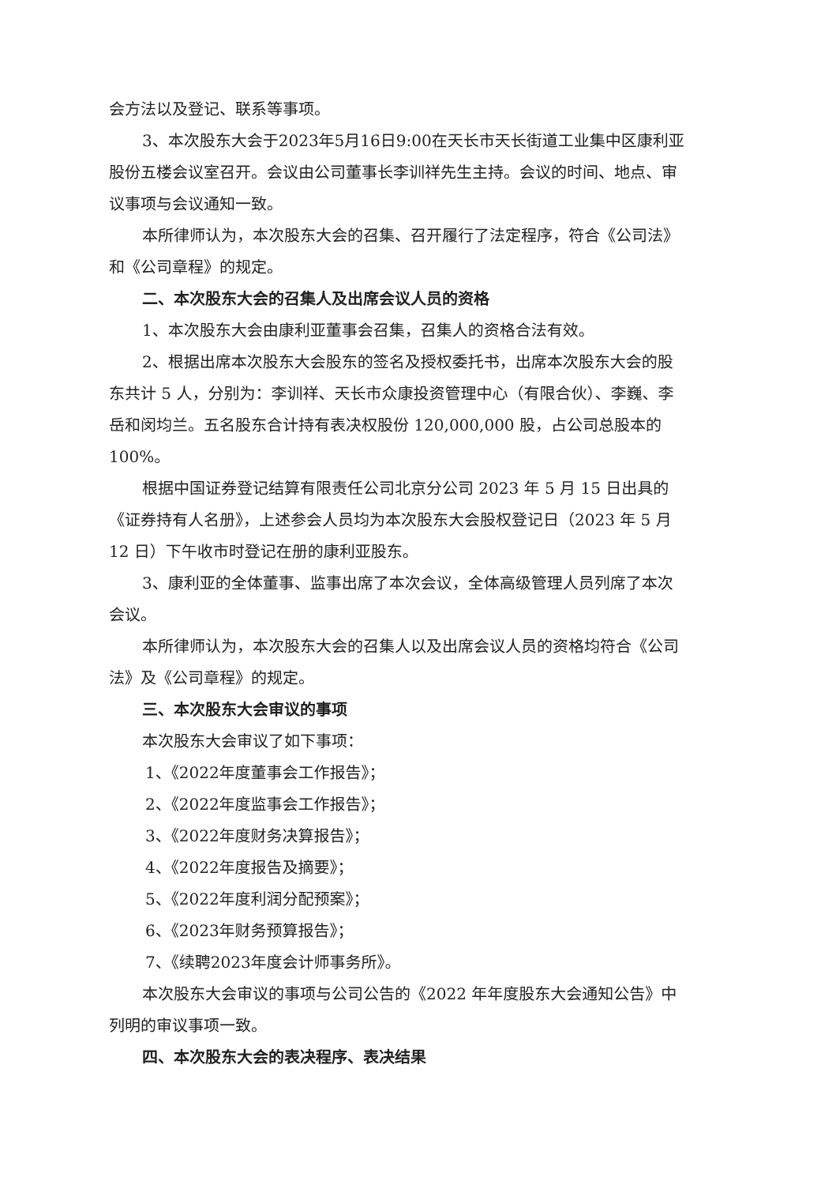会方法以及登记、联系等事项。
3、本次股东大会于2023年5月16日9:00在天长市天长街道工业集中区康利亚股份五楼会议室召开。会议由公司董事长李训祥先生主持。会议的时间、地点、审议事项与会议通知一致。
本所律师认为，本次股东大会的召集、召开履行了法定程序，符合《公司法》和《公司章程》的规定。
二、本次股东大会的召集人及出席会议人员的资格
1、本次股东大会由康利亚董事会召集，召集人的资格合法有效。
2、根据出席本次股东大会股东的签名及授权委托书，出席本次股东大会的股东共计 5 人，分别为：李训祥、天长市众康投资管理中心（有限合伙）、李巍、李岳和闵均兰。五名股东合计持有表决权股份 120,000,000 股，占公司总股本的100%。
根据中国证券登记结算有限责任公司北京分公司 2023 年 5 月 15 日出具的《证券持有人名册》，上述参会人员均为本次股东大会股权登记日（2023 年 5 月 12 日）下午收市时登记在册的康利亚股东。
3、康利亚的全体董事、监事出席了本次会议，全体高级管理人员列席了本次会议。
本所律师认为，本次股东大会的召集人以及出席会议人员的资格均符合《公司法》及《公司章程》的规定。
三、本次股东大会审议的事项
本次股东大会审议了如下事项：
1、《2022年度董事会工作报告》；
2、《2022年度监事会工作报告》；
3、《2022年度财务决算报告》；
4、《2022年度报告及摘要》；
5、《2022年度利润分配预案》；
6、《2023年财务预算报告》；
7、《续聘2023年度会计师事务所》。
本次股东大会审议的事项与公司公告的《2022 年年度股东大会通知公告》中列明的审议事项一致。
四、本次股东大会的表决程序、表决结果